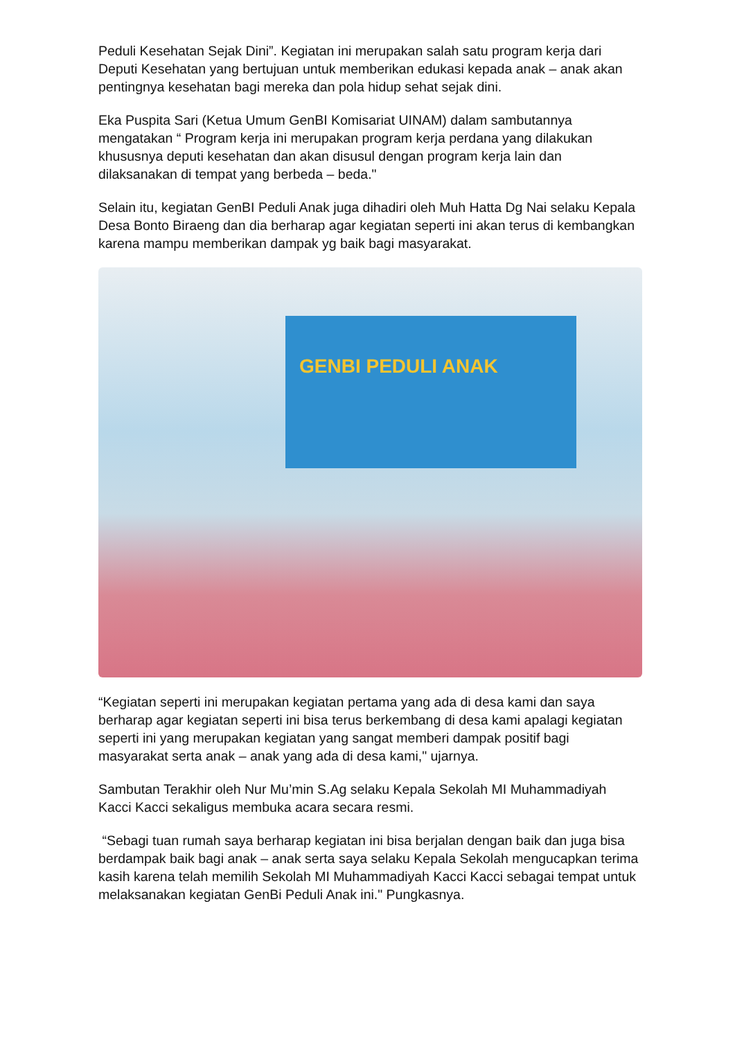Peduli Kesehatan Sejak Dini”. Kegiatan ini merupakan salah satu program kerja dari Deputi Kesehatan yang bertujuan untuk memberikan edukasi kepada anak – anak akan pentingnya kesehatan bagi mereka dan pola hidup sehat sejak dini.
Eka Puspita Sari (Ketua Umum GenBI Komisariat UINAM) dalam sambutannya mengatakan “ Program kerja ini merupakan program kerja perdana yang dilakukan khususnya deputi kesehatan dan akan disusul dengan program kerja lain dan dilaksanakan di tempat yang berbeda – beda."
Selain itu, kegiatan GenBI Peduli Anak juga dihadiri oleh Muh Hatta Dg Nai selaku Kepala Desa Bonto Biraeng dan dia berharap agar kegiatan seperti ini akan terus di kembangkan karena mampu memberikan dampak yg baik bagi masyarakat.
GENBI PEDULI ANAK
“Kegiatan seperti ini merupakan kegiatan pertama yang ada di desa kami dan saya berharap agar kegiatan seperti ini bisa terus berkembang di desa kami apalagi kegiatan seperti ini yang merupakan kegiatan yang sangat memberi dampak positif bagi masyarakat serta anak – anak yang ada di desa kami," ujarnya.
Sambutan Terakhir oleh Nur Mu’min S.Ag selaku Kepala Sekolah MI Muhammadiyah Kacci Kacci sekaligus membuka acara secara resmi.
“Sebagi tuan rumah saya berharap kegiatan ini bisa berjalan dengan baik dan juga bisa berdampak baik bagi anak – anak serta saya selaku Kepala Sekolah mengucapkan terima kasih karena telah memilih Sekolah MI Muhammadiyah Kacci Kacci sebagai tempat untuk melaksanakan kegiatan GenBi Peduli Anak ini." Pungkasnya.